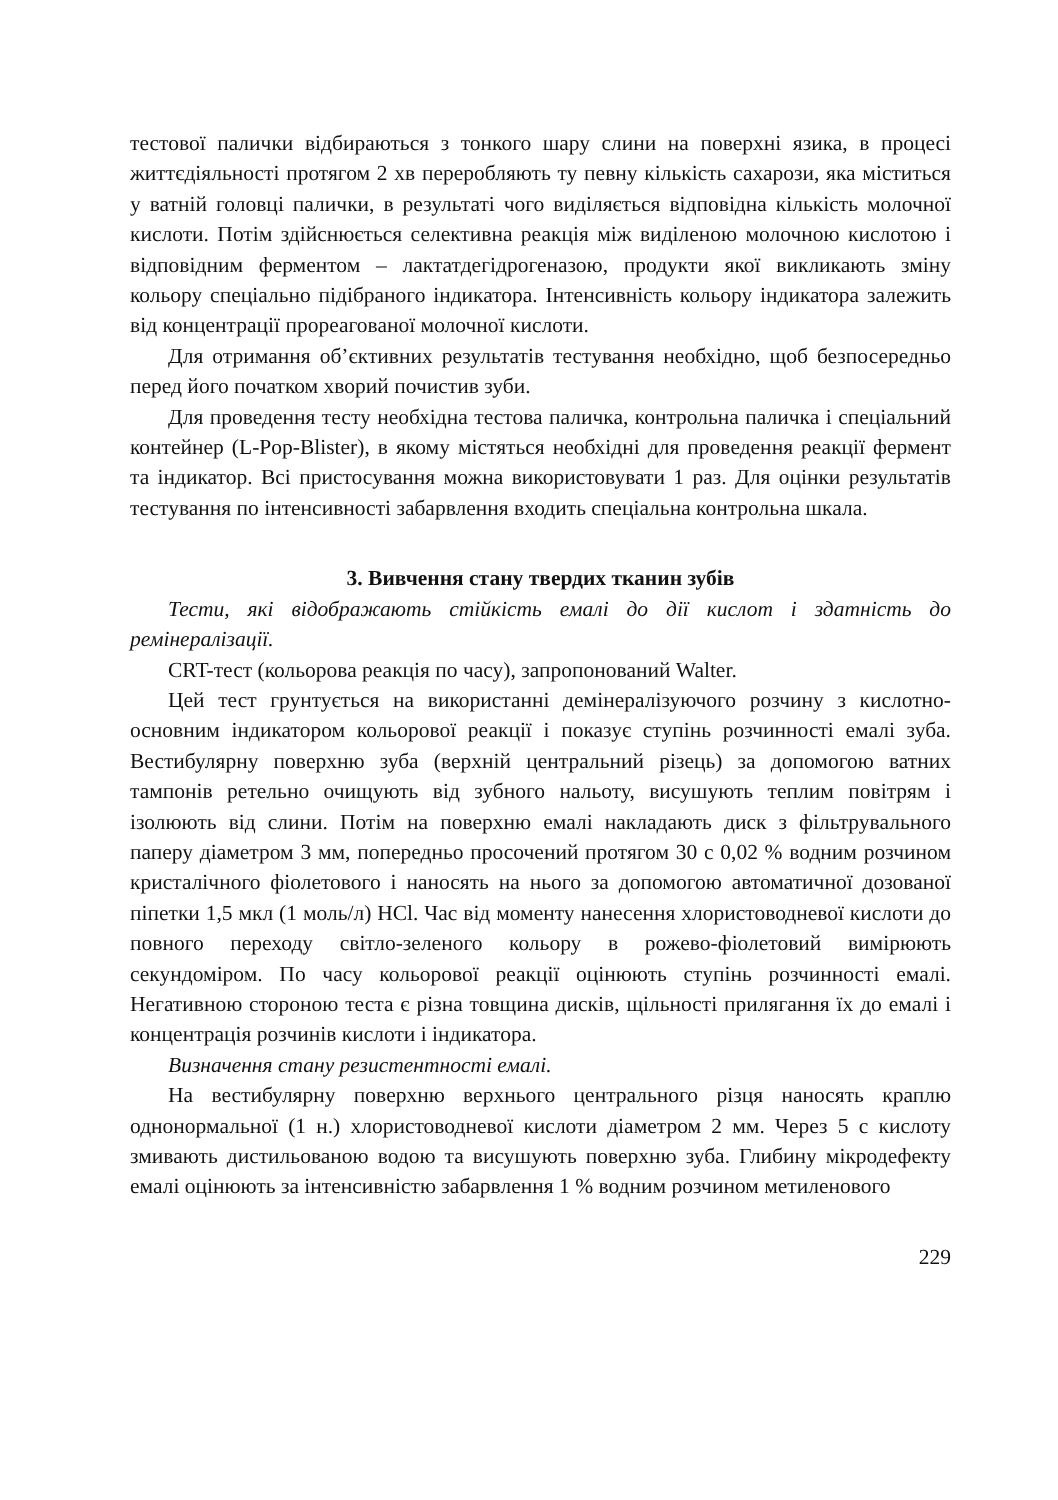тестової палички відбираються з тонкого шару слини на поверхні язика, в процесі життєдіяльності протягом 2 хв переробляють ту певну кількість сахарози, яка міститься у ватній головці палички, в результаті чого виділяється відповідна кількість молочної кислоти. Потім здійснюється селективна реакція між виділеною молочною кислотою і відповідним ферментом – лактатдегідрогеназою, продукти якої викликають зміну кольору спеціально підібраного індикатора. Інтенсивність кольору індикатора залежить від концентрації прореагованої молочної кислоти.
Для отримання об’єктивних результатів тестування необхідно, щоб безпосередньо перед його початком хворий почистив зуби.
Для проведення тесту необхідна тестова паличка, контрольна паличка і спеціальний контейнер (L-Pop-Blister), в якому містяться необхідні для проведення реакції фермент та індикатор. Всі пристосування можна використовувати 1 раз. Для оцінки результатів тестування по інтенсивності забарвлення входить спеціальна контрольна шкала.
3. Вивчення стану твердих тканин зубів
Тести, які відображають стійкість емалі до дії кислот і здатність до ремінералізації.
CRT-тест (кольорова реакція по часу), запропонований Walter.
Цей тест грунтується на використанні демінералізуючого розчину з кислотно-основним індикатором кольорової реакції і показує ступінь розчинності емалі зуба. Вестибулярну поверхню зуба (верхній центральний різець) за допомогою ватних тампонів ретельно очищують від зубного нальоту, висушують теплим повітрям і ізолюють від слини. Потім на поверхню емалі накладають диск з фільтрувального паперу діаметром 3 мм, попередньо просочений протягом 30 с 0,02 % водним розчином кристалічного фіолетового і наносять на нього за допомогою автоматичної дозованої піпетки 1,5 мкл (1 моль/л) HCl. Час від моменту нанесення хлористоводневої кислоти до повного переходу світло-зеленого кольору в рожево-фіолетовий вимірюють секундоміром. По часу кольорової реакції оцінюють ступінь розчинності емалі. Негативною стороною теста є різна товщина дисків, щільності прилягання їх до емалі і концентрація розчинів кислоти і індикатора.
Визначення стану резистентності емалі.
На вестибулярну поверхню верхнього центрального різця наносять краплю однонормальної (1 н.) хлористоводневої кислоти діаметром 2 мм. Через 5 с кислоту змивають дистильованою водою та висушують поверхню зуба. Глибину мікродефекту емалі оцінюють за інтенсивністю забарвлення 1 % водним розчином метиленового
229